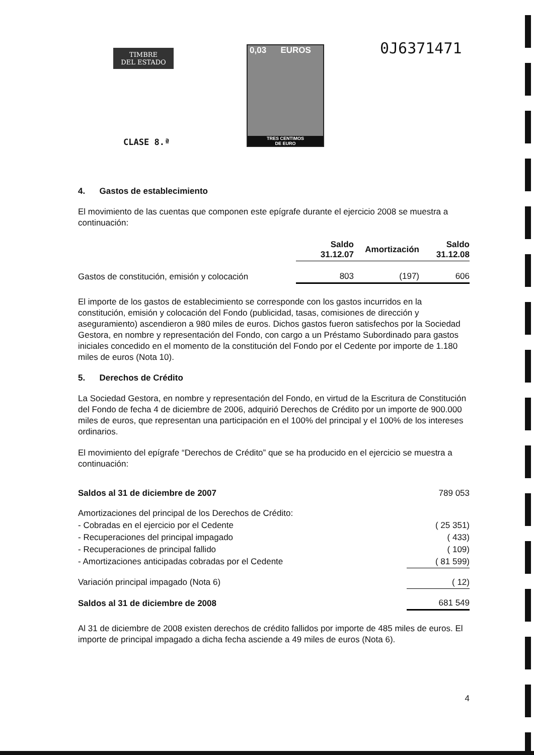TIMBRE
DEL ESTADO
0,03 EUROS
TRES CENTIMOS
DE EURO
0J6371471
CLASE 8.ª
4. Gastos de establecimiento
El movimiento de las cuentas que componen este epígrafe durante el ejercicio 2008 se muestra a continuación:
| | Saldo 31.12.07 | Amortización | Saldo 31.12.08 |
| --- | --- | --- | --- |
| Gastos de constitución, emisión y colocación | 803 | (197) | 606 |
El importe de los gastos de establecimiento se corresponde con los gastos incurridos en la constitución, emisión y colocación del Fondo (publicidad, tasas, comisiones de dirección y aseguramiento) ascendieron a 980 miles de euros. Dichos gastos fueron satisfechos por la Sociedad Gestora, en nombre y representación del Fondo, con cargo a un Préstamo Subordinado para gastos iniciales concedido en el momento de la constitución del Fondo por el Cedente por importe de 1.180 miles de euros (Nota 10).
5. Derechos de Crédito
La Sociedad Gestora, en nombre y representación del Fondo, en virtud de la Escritura de Constitución del Fondo de fecha 4 de diciembre de 2006, adquirió Derechos de Crédito por un importe de 900.000 miles de euros, que representan una participación en el 100% del principal y el 100% de los intereses ordinarios.
El movimiento del epígrafe “Derechos de Crédito” que se ha producido en el ejercicio se muestra a continuación:
| Saldos al 31 de diciembre de 2007 | 789 053 |
| Amortizaciones del principal de los Derechos de Crédito: | |
| - Cobradas en el ejercicio por el Cedente | ( 25 351) |
| - Recuperaciones del principal impagado | ( 433) |
| - Recuperaciones de principal fallido | ( 109) |
| - Amortizaciones anticipadas cobradas por el Cedente | ( 81 599) |
| Variación principal impagado (Nota 6) | ( 12) |
| Saldos al 31 de diciembre de 2008 | 681 549 |
Al 31 de diciembre de 2008 existen derechos de crédito fallidos por importe de 485 miles de euros. El importe de principal impagado a dicha fecha asciende a 49 miles de euros (Nota 6).
4